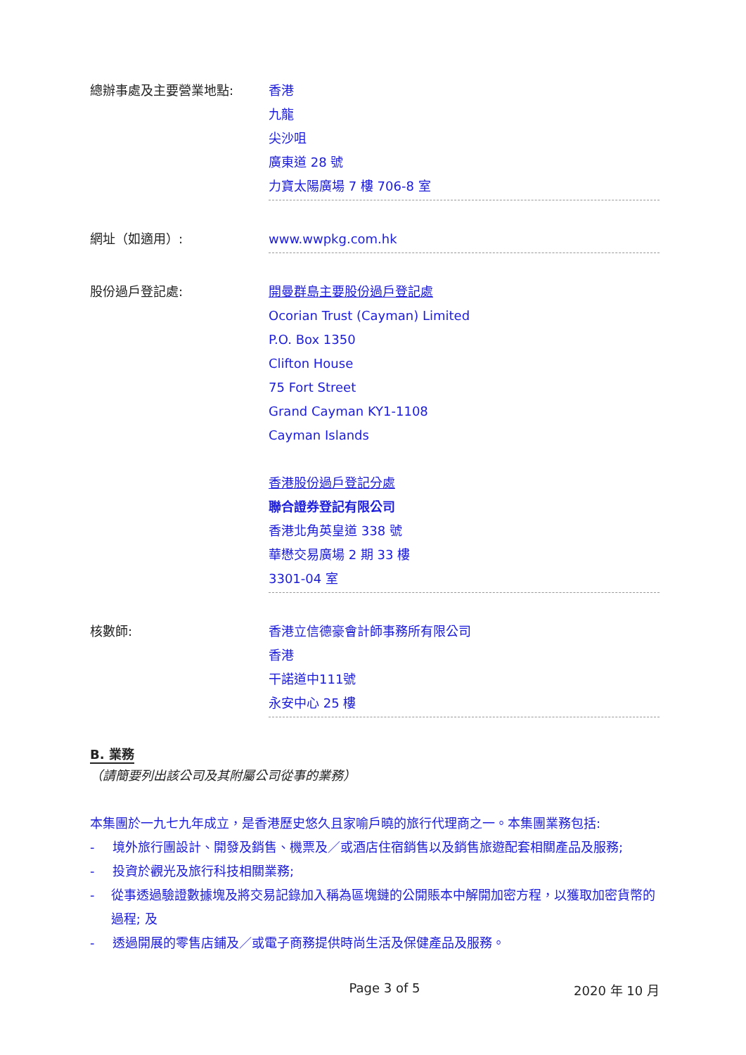總辦事處及主要營業地點: 香港
九龍
尖沙咀
廣東道 28 號
力寶太陽廣場 7 樓 706-8 室
網址（如適用）: www.wwpkg.com.hk
股份過戶登記處: 開曼群島主要股份過戶登記處
Ocorian Trust (Cayman) Limited
P.O. Box 1350
Clifton House
75 Fort Street
Grand Cayman KY1-1108
Cayman Islands
香港股份過戶登記分處
聯合證券登記有限公司
香港北角英皇道 338 號
華懋交易廣場 2 期 33 樓
3301-04 室
核數師: 香港立信德豪會計師事務所有限公司
香港
干諾道中111號
永安中心 25 樓
B. 業務
（請簡要列出該公司及其附屬公司從事的業務）
本集團於一九七九年成立，是香港歷史悠久且家喻戶曉的旅行代理商之一。本集團業務包括:
- 境外旅行團設計、開發及銷售、機票及／或酒店住宿銷售以及銷售旅遊配套相關產品及服務;
- 投資於觀光及旅行科技相關業務;
- 從事透過驗證數據塊及將交易記錄加入稱為區塊鏈的公開賬本中解開加密方程，以獲取加密貨幣的過程; 及
- 透過開展的零售店鋪及／或電子商務提供時尚生活及保健產品及服務。
Page 3 of 5 2020 年 10 月